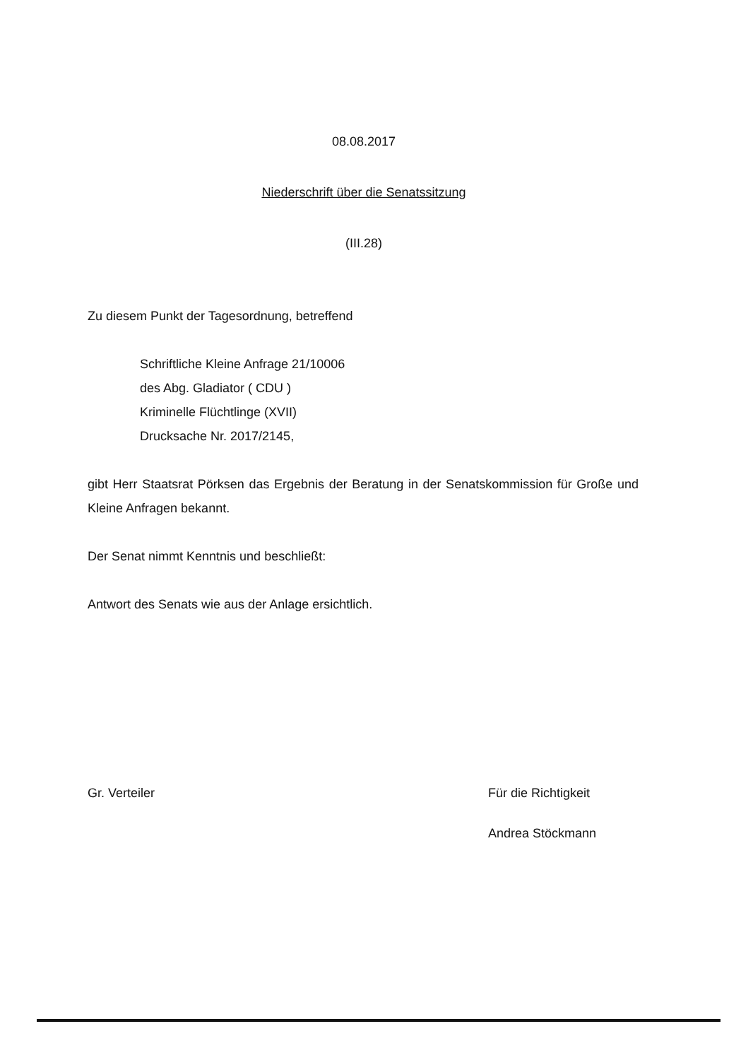08.08.2017
Niederschrift über die Senatssitzung
(III.28)
Zu diesem Punkt der Tagesordnung, betreffend
Schriftliche Kleine Anfrage 21/10006
des Abg. Gladiator ( CDU )
Kriminelle Flüchtlinge (XVII)
Drucksache Nr. 2017/2145,
gibt Herr Staatsrat Pörksen das Ergebnis der Beratung in der Senatskommission für Große und Kleine Anfragen bekannt.
Der Senat nimmt Kenntnis und beschließt:
Antwort des Senats wie aus der Anlage ersichtlich.
Gr. Verteiler Für die Richtigkeit
Andrea Stöckmann